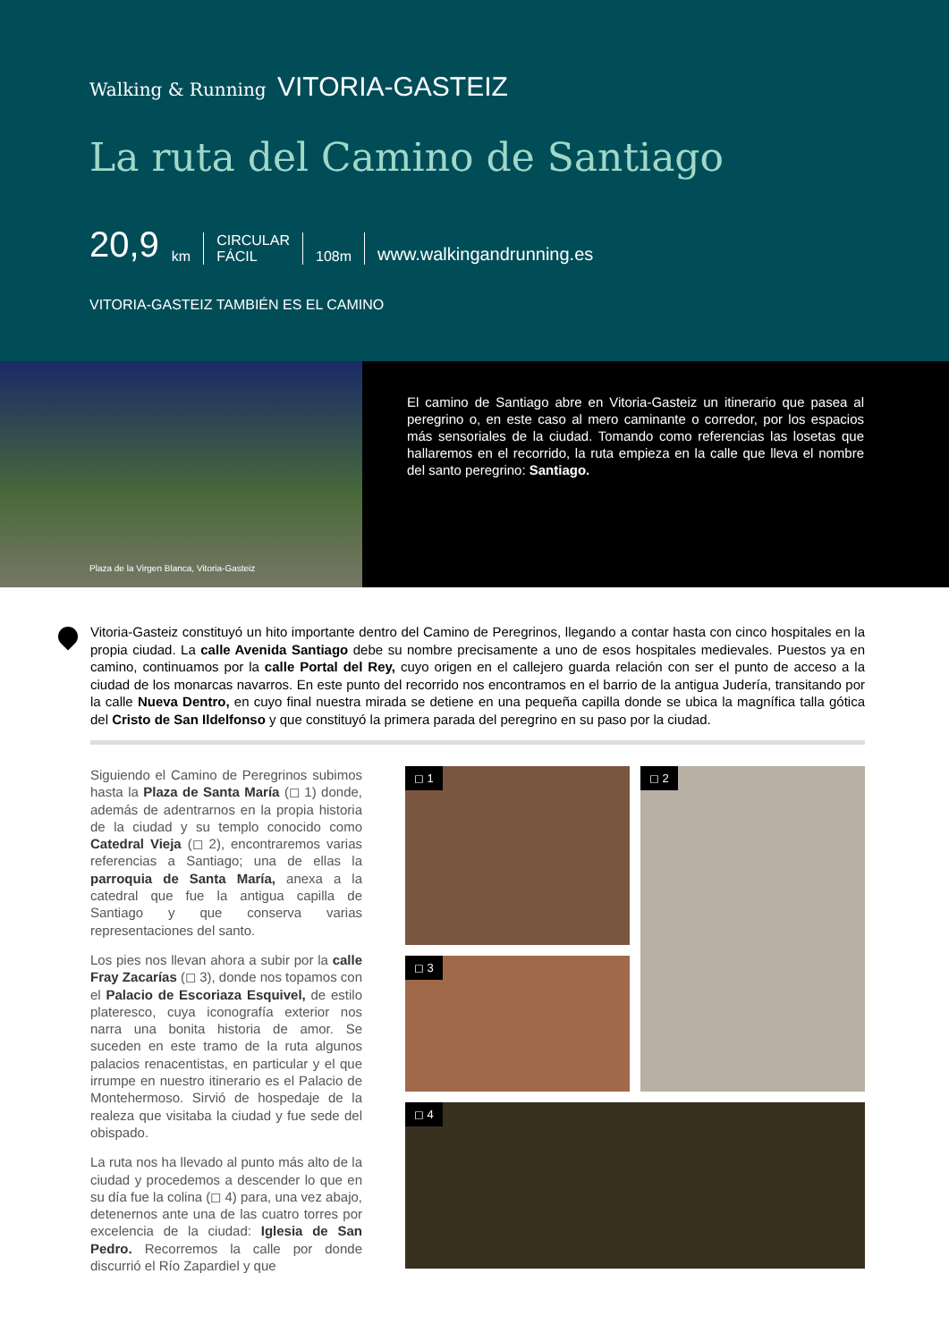Walking & Running VITORIA-GASTEIZ
La ruta del Camino de Santiago
20,9 km CIRCULAR
FÁCIL 108m www.walkingandrunning.es
VITORIA-GASTEIZ TAMBIÉN ES EL CAMINO
Plaza de la Virgen Blanca, Vitoria-Gasteiz
El camino de Santiago abre en Vitoria-Gasteiz un itinerario que pasea al peregrino o, en este caso al mero caminante o corredor, por los espacios más sensoriales de la ciudad. Tomando como referencias las losetas que hallaremos en el recorrido, la ruta empieza en la calle que lleva el nombre del santo peregrino: Santiago.
Vitoria-Gasteiz constituyó un hito importante dentro del Camino de Peregrinos, llegando a contar hasta con cinco hospitales en la propia ciudad. La calle Avenida Santiago debe su nombre precisamente a uno de esos hospitales medievales. Puestos ya en camino, continuamos por la calle Portal del Rey, cuyo origen en el callejero guarda relación con ser el punto de acceso a la ciudad de los monarcas navarros. En este punto del recorrido nos encontramos en el barrio de la antigua Judería, transitando por la calle Nueva Dentro, en cuyo final nuestra mirada se detiene en una pequeña capilla donde se ubica la magnífica talla gótica del Cristo de San Ildelfonso y que constituyó la primera parada del peregrino en su paso por la ciudad.
Siguiendo el Camino de Peregrinos subimos hasta la Plaza de Santa María (◻ 1) donde, además de adentrarnos en la propia historia de la ciudad y su templo conocido como Catedral Vieja (◻ 2), encontraremos varias referencias a Santiago; una de ellas la parroquia de Santa María, anexa a la catedral que fue la antigua capilla de Santiago y que conserva varias representaciones del santo.
Los pies nos llevan ahora a subir por la calle Fray Zacarías (◻ 3), donde nos topamos con el Palacio de Escoriaza Esquivel, de estilo plateresco, cuya iconografía exterior nos narra una bonita historia de amor. Se suceden en este tramo de la ruta algunos palacios renacentistas, en particular y el que irrumpe en nuestro itinerario es el Palacio de Montehermoso. Sirvió de hospedaje de la realeza que visitaba la ciudad y fue sede del obispado.
La ruta nos ha llevado al punto más alto de la ciudad y procedemos a descender lo que en su día fue la colina (◻ 4) para, una vez abajo, detenernos ante una de las cuatro torres por excelencia de la ciudad: Iglesia de San Pedro. Recorremos la calle por donde discurrió el Río Zapardiel y que
◻ 1
◻ 2
◻ 3
◻ 4